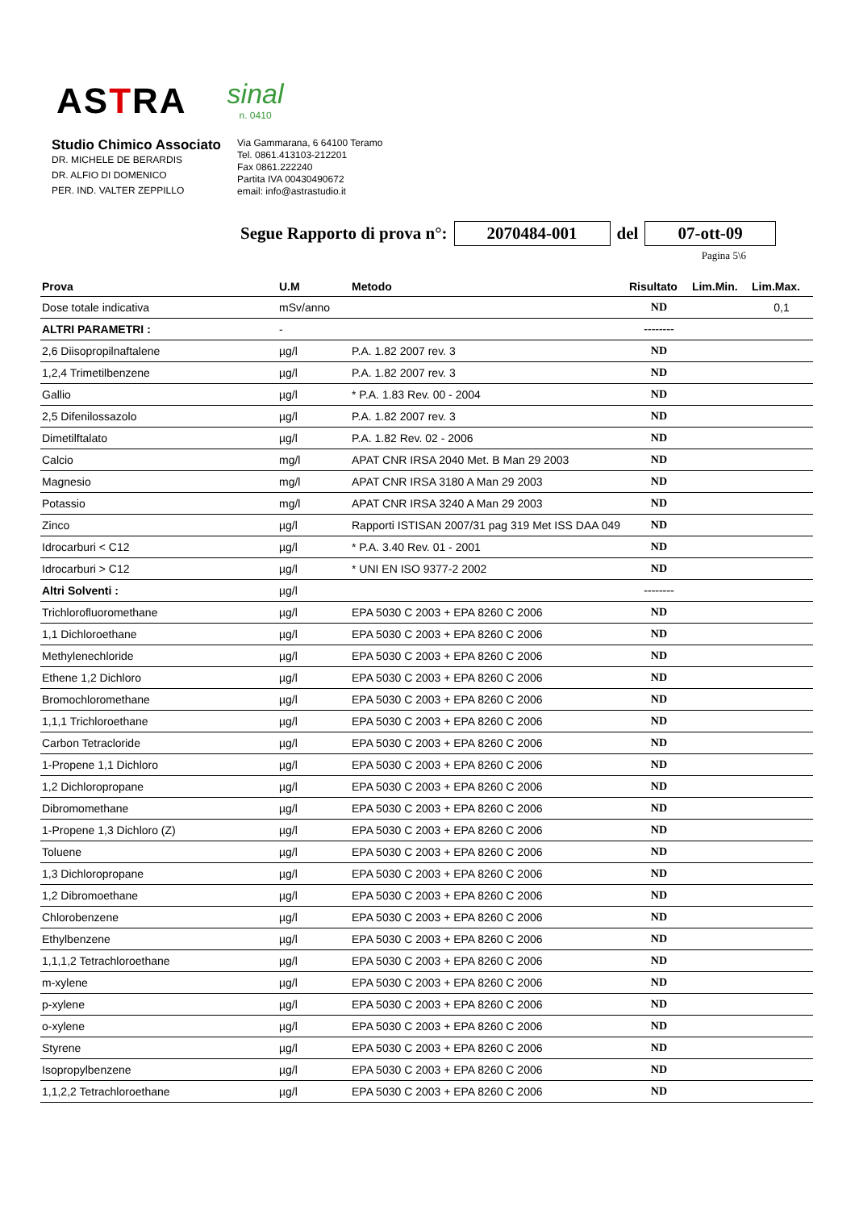ASTRA
sinal
n. 0410
Studio Chimico Associato
DR. MICHELE DE BERARDIS
DR. ALFIO DI DOMENICO
PER. IND. VALTER ZEPPILLO
Via Gammarana, 6 64100 Teramo
Tel. 0861.413103-212201
Fax 0861.222240
Partita IVA 00430490672
email: info@astrastudio.it
Segue Rapporto di prova n°: 2070484-001 del 07-ott-09
Pagina 5\6
| Prova | U.M | Metodo | Risultato | Lim.Min. | Lim.Max. |
| --- | --- | --- | --- | --- | --- |
| Dose totale indicativa | mSv/anno | | ND | | 0,1 |
| ALTRI PARAMETRI : | - | | -------- | | |
| 2,6 Diisopropilnaftalene | µg/l | P.A. 1.82 2007 rev. 3 | ND | | |
| 1,2,4 Trimetilbenzene | µg/l | P.A. 1.82 2007 rev. 3 | ND | | |
| Gallio | µg/l | * P.A. 1.83 Rev. 00 - 2004 | ND | | |
| 2,5 Difenilossazolo | µg/l | P.A. 1.82 2007 rev. 3 | ND | | |
| Dimetilftalato | µg/l | P.A. 1.82 Rev. 02 - 2006 | ND | | |
| Calcio | mg/l | APAT CNR IRSA 2040 Met. B Man 29 2003 | ND | | |
| Magnesio | mg/l | APAT CNR IRSA 3180 A Man 29 2003 | ND | | |
| Potassio | mg/l | APAT CNR IRSA 3240 A Man 29 2003 | ND | | |
| Zinco | µg/l | Rapporti ISTISAN 2007/31 pag 319 Met ISS DAA 049 | ND | | |
| Idrocarburi < C12 | µg/l | * P.A. 3.40 Rev. 01 - 2001 | ND | | |
| Idrocarburi > C12 | µg/l | * UNI EN ISO 9377-2 2002 | ND | | |
| Altri Solventi : | µg/l | | -------- | | |
| Trichlorofluoromethane | µg/l | EPA 5030 C 2003 + EPA 8260 C 2006 | ND | | |
| 1,1 Dichloroethane | µg/l | EPA 5030 C 2003 + EPA 8260 C 2006 | ND | | |
| Methylenechloride | µg/l | EPA 5030 C 2003 + EPA 8260 C 2006 | ND | | |
| Ethene 1,2 Dichloro | µg/l | EPA 5030 C 2003 + EPA 8260 C 2006 | ND | | |
| Bromochloromethane | µg/l | EPA 5030 C 2003 + EPA 8260 C 2006 | ND | | |
| 1,1,1 Trichloroethane | µg/l | EPA 5030 C 2003 + EPA 8260 C 2006 | ND | | |
| Carbon Tetracloride | µg/l | EPA 5030 C 2003 + EPA 8260 C 2006 | ND | | |
| 1-Propene 1,1 Dichloro | µg/l | EPA 5030 C 2003 + EPA 8260 C 2006 | ND | | |
| 1,2 Dichloropropane | µg/l | EPA 5030 C 2003 + EPA 8260 C 2006 | ND | | |
| Dibromomethane | µg/l | EPA 5030 C 2003 + EPA 8260 C 2006 | ND | | |
| 1-Propene 1,3 Dichloro (Z) | µg/l | EPA 5030 C 2003 + EPA 8260 C 2006 | ND | | |
| Toluene | µg/l | EPA 5030 C 2003 + EPA 8260 C 2006 | ND | | |
| 1,3 Dichloropropane | µg/l | EPA 5030 C 2003 + EPA 8260 C 2006 | ND | | |
| 1,2 Dibromoethane | µg/l | EPA 5030 C 2003 + EPA 8260 C 2006 | ND | | |
| Chlorobenzene | µg/l | EPA 5030 C 2003 + EPA 8260 C 2006 | ND | | |
| Ethylbenzene | µg/l | EPA 5030 C 2003 + EPA 8260 C 2006 | ND | | |
| 1,1,1,2 Tetrachloroethane | µg/l | EPA 5030 C 2003 + EPA 8260 C 2006 | ND | | |
| m-xylene | µg/l | EPA 5030 C 2003 + EPA 8260 C 2006 | ND | | |
| p-xylene | µg/l | EPA 5030 C 2003 + EPA 8260 C 2006 | ND | | |
| o-xylene | µg/l | EPA 5030 C 2003 + EPA 8260 C 2006 | ND | | |
| Styrene | µg/l | EPA 5030 C 2003 + EPA 8260 C 2006 | ND | | |
| Isopropylbenzene | µg/l | EPA 5030 C 2003 + EPA 8260 C 2006 | ND | | |
| 1,1,2,2 Tetrachloroethane | µg/l | EPA 5030 C 2003 + EPA 8260 C 2006 | ND | | |